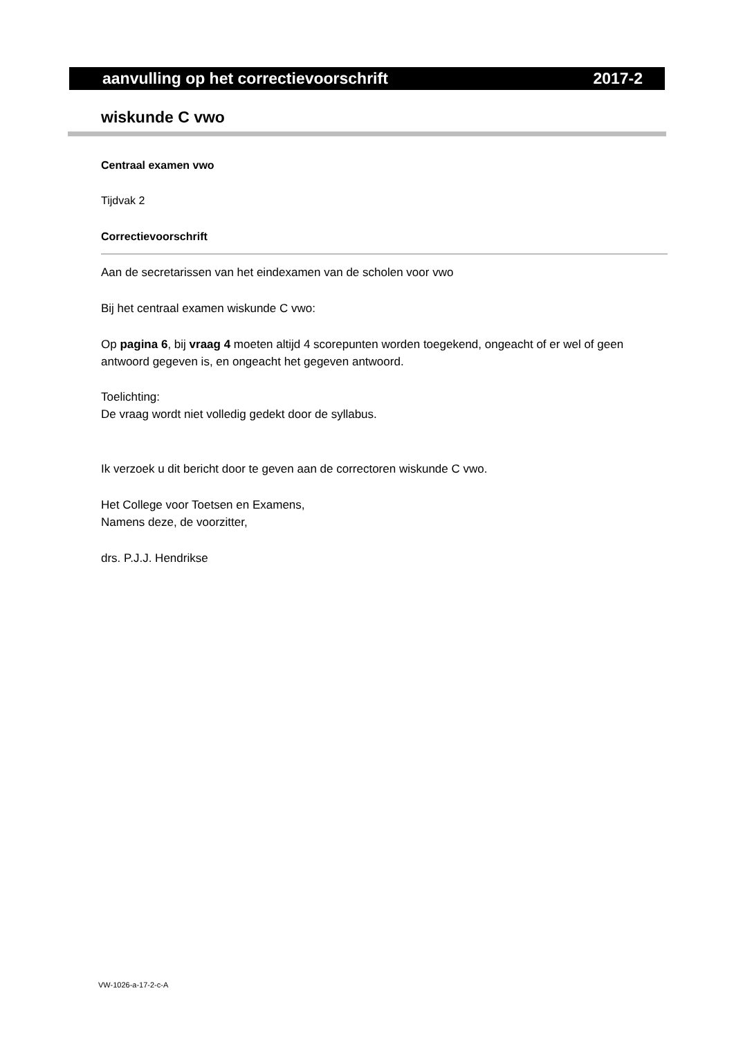aanvulling op het correctievoorschrift 2017-2
wiskunde C vwo
Centraal examen vwo
Tijdvak 2
Correctievoorschrift
Aan de secretarissen van het eindexamen van de scholen voor vwo
Bij het centraal examen wiskunde C vwo:
Op pagina 6, bij vraag 4 moeten altijd 4 scorepunten worden toegekend, ongeacht of er wel of geen antwoord gegeven is, en ongeacht het gegeven antwoord.
Toelichting:
De vraag wordt niet volledig gedekt door de syllabus.
Ik verzoek u dit bericht door te geven aan de correctoren wiskunde C vwo.
Het College voor Toetsen en Examens,
Namens deze, de voorzitter,
drs. P.J.J. Hendrikse
VW-1026-a-17-2-c-A